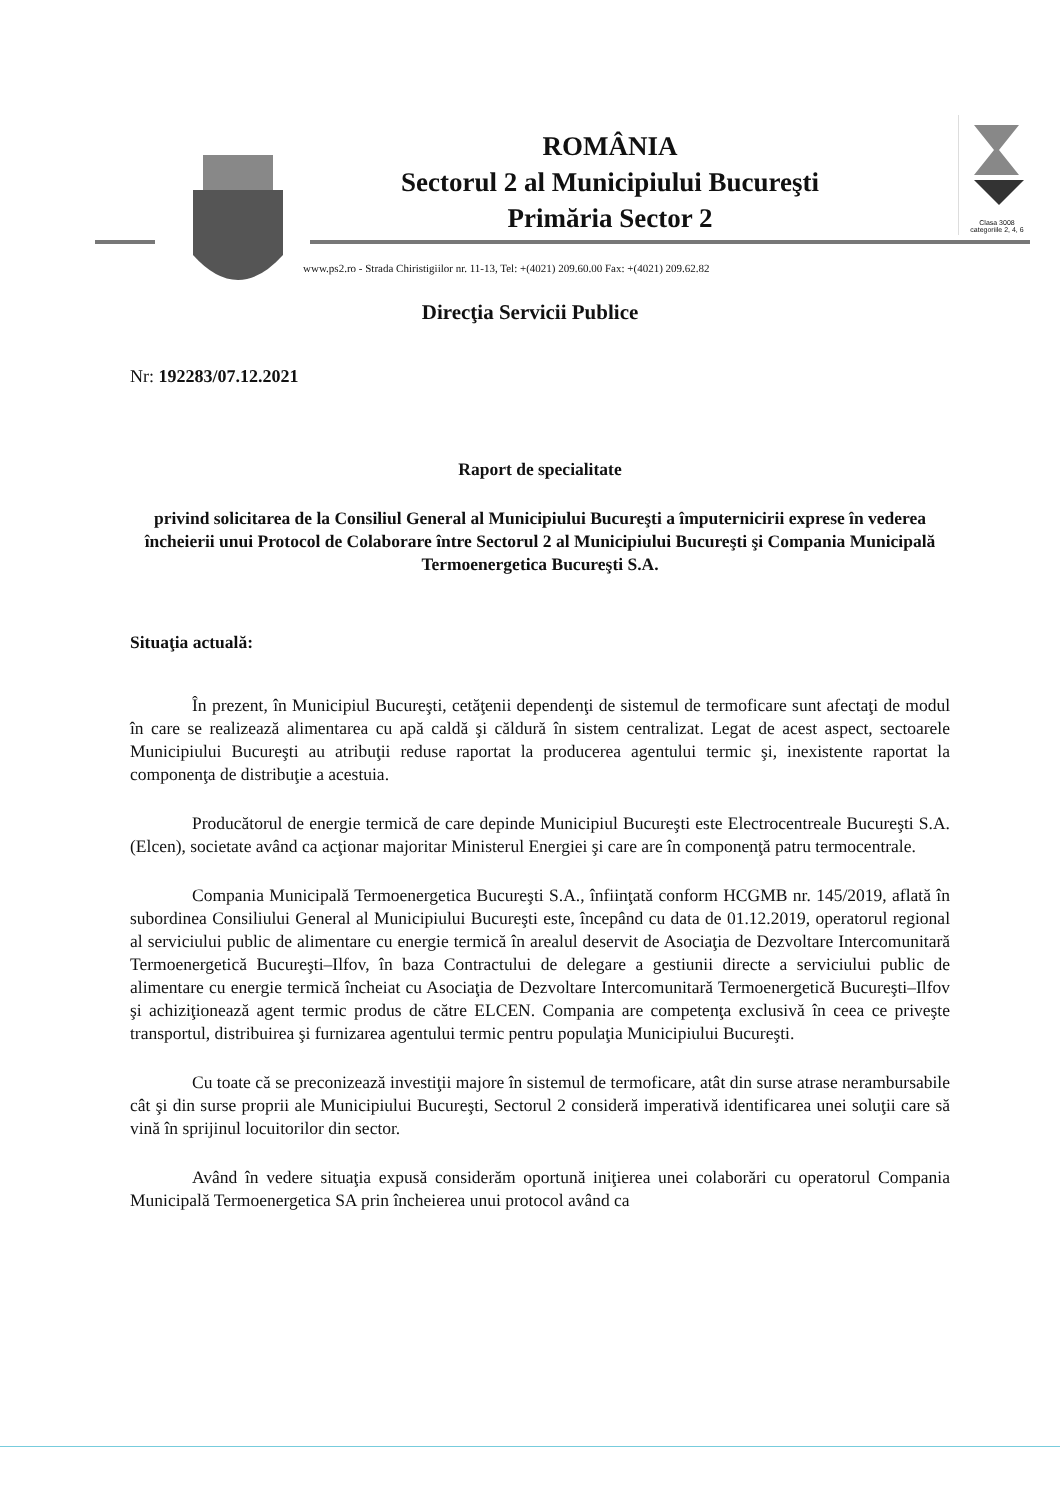Clasa 3008
categoriile 2, 4, 6
ROMÂNIA
Sectorul 2 al Municipiului Bucureşti
Primăria Sector 2
www.ps2.ro - Strada Chiristigiilor nr. 11-13, Tel: +(4021) 209.60.00 Fax: +(4021) 209.62.82
Direcţia Servicii Publice
Nr: 192283/07.12.2021
Raport de specialitate
privind solicitarea de la Consiliul General al Municipiului Bucureşti a împuternicirii exprese în vederea încheierii unui Protocol de Colaborare între Sectorul 2 al Municipiului Bucureşti şi Compania Municipală Termoenergetica Bucureşti S.A.
Situaţia actuală:
În prezent, în Municipiul Bucureşti, cetăţenii dependenţi de sistemul de termoficare sunt afectaţi de modul în care se realizează alimentarea cu apă caldă şi căldură în sistem centralizat. Legat de acest aspect, sectoarele Municipiului Bucureşti au atribuţii reduse raportat la producerea agentului termic şi, inexistente raportat la componenţa de distribuţie a acestuia.
Producătorul de energie termică de care depinde Municipiul Bucureşti este Electrocentreale Bucureşti S.A. (Elcen), societate având ca acţionar majoritar Ministerul Energiei şi care are în componenţă patru termocentrale.
Compania Municipală Termoenergetica Bucureşti S.A., înfiinţată conform HCGMB nr. 145/2019, aflată în subordinea Consiliului General al Municipiului Bucureşti este, începând cu data de 01.12.2019, operatorul regional al serviciului public de alimentare cu energie termică în arealul deservit de Asociaţia de Dezvoltare Intercomunitară Termoenergetică Bucureşti–Ilfov, în baza Contractului de delegare a gestiunii directe a serviciului public de alimentare cu energie termică încheiat cu Asociaţia de Dezvoltare Intercomunitară Termoenergetică Bucureşti–Ilfov şi achiziţionează agent termic produs de către ELCEN. Compania are competenţa exclusivă în ceea ce priveşte transportul, distribuirea şi furnizarea agentului termic pentru populaţia Municipiului Bucureşti.
Cu toate că se preconizează investiţii majore în sistemul de termoficare, atât din surse atrase nerambursabile cât şi din surse proprii ale Municipiului Bucureşti, Sectorul 2 consideră imperativă identificarea unei soluţii care să vină în sprijinul locuitorilor din sector.
Având în vedere situaţia expusă considerăm oportună iniţierea unei colaborări cu operatorul Compania Municipală Termoenergetica SA prin încheierea unui protocol având ca